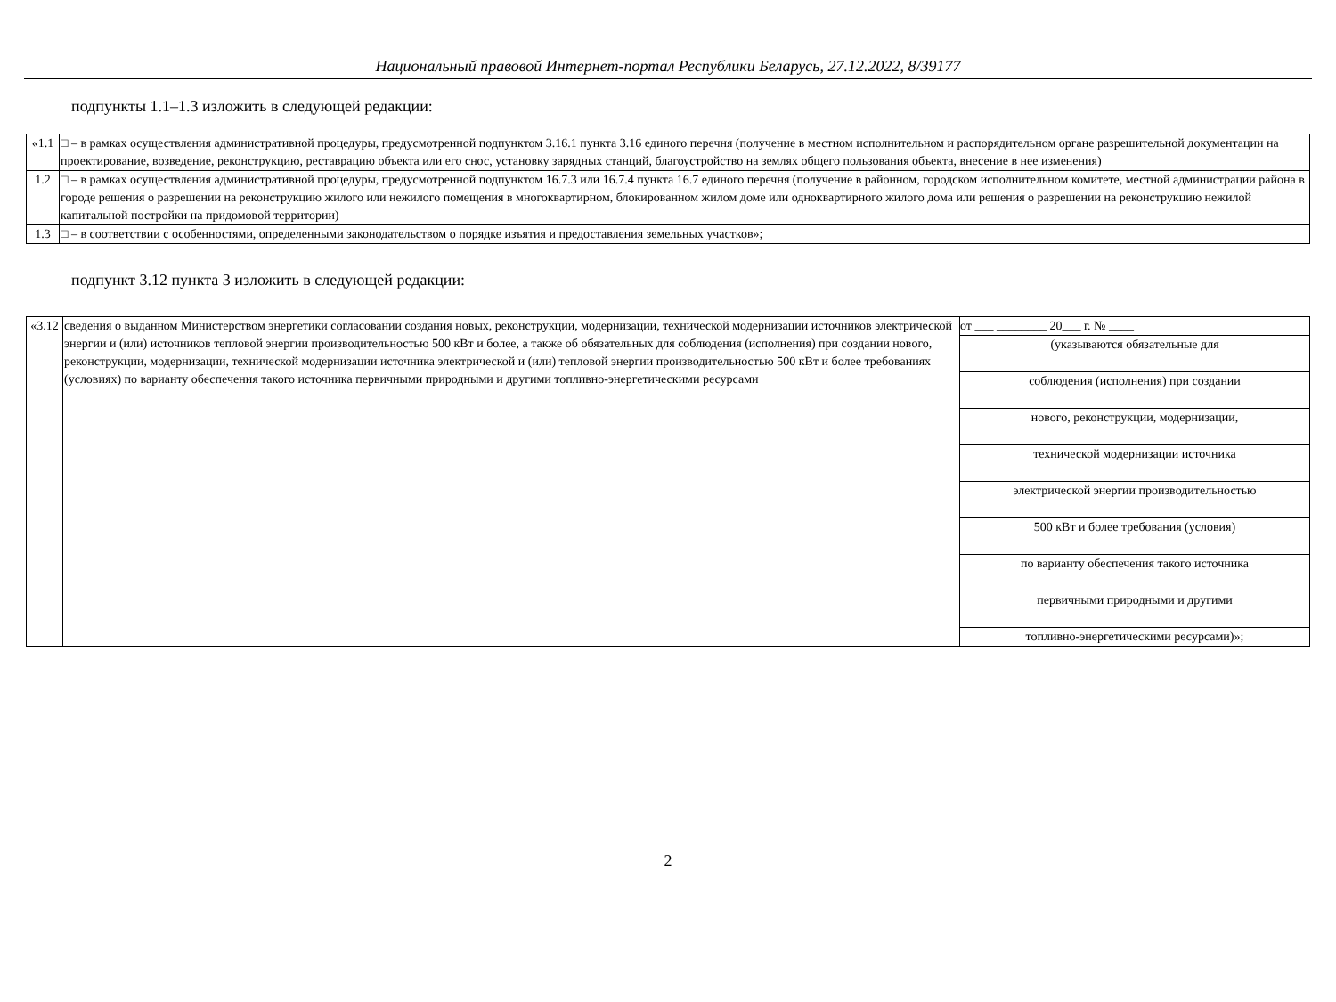Национальный правовой Интернет-портал Республики Беларусь, 27.12.2022, 8/39177
подпункты 1.1–1.3 изложить в следующей редакции:
| «1.1 | □ – в рамках осуществления административной процедуры, предусмотренной подпунктом 3.16.1 пункта 3.16 единого перечня (получение в местном исполнительном и распорядительном органе разрешительной документации на проектирование, возведение, реконструкцию, реставрацию объекта или его снос, установку зарядных станций, благоустройство на землях общего пользования объекта, внесение в нее изменения) |
| 1.2 | □ – в рамках осуществления административной процедуры, предусмотренной подпунктом 16.7.3 или 16.7.4 пункта 16.7 единого перечня (получение в районном, городском исполнительном комитете, местной администрации района в городе решения о разрешении на реконструкцию жилого или нежилого помещения в многоквартирном, блокированном жилом доме или одноквартирного жилого дома или решения о разрешении на реконструкцию нежилой капитальной постройки на придомовой территории) |
| 1.3 | □ – в соответствии с особенностями, определенными законодательством о порядке изъятия и предоставления земельных участков»; |
подпункт 3.12 пункта 3 изложить в следующей редакции:
| «3.12 | сведения о выданном Министерством энергетики согласовании создания новых, реконструкции, модернизации, технической модернизации источников электрической энергии и (или) источников тепловой энергии производительностью 500 кВт и более, а также об обязательных для соблюдения (исполнения) при создании нового, реконструкции, модернизации, технической модернизации источника электрической и (или) тепловой энергии производительностью 500 кВт и более требованиях (условиях) по варианту обеспечения такого источника первичными природными и другими топливно-энергетическими ресурсами | от ___ ________ 20___ г. № ____ (указываются обязательные для соблюдения (исполнения) при создании нового, реконструкции, модернизации, технической модернизации источника электрической энергии производительностью 500 кВт и более требования (условия) по варианту обеспечения такого источника первичными природными и другими топливно-энергетическими ресурсами)»; |
2